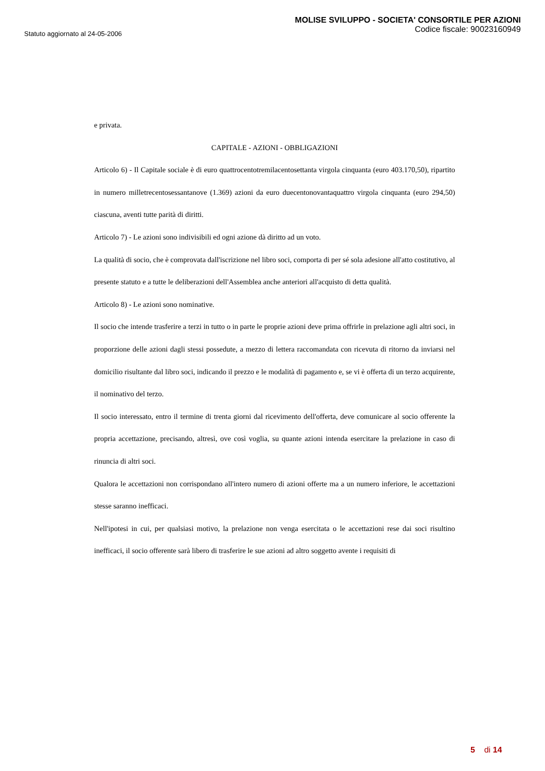Statuto aggiornato al 24-05-2006
MOLISE SVILUPPO - SOCIETA' CONSORTILE PER AZIONI
Codice fiscale: 90023160949
e privata.
CAPITALE - AZIONI - OBBLIGAZIONI
Articolo 6) - Il Capitale sociale è di euro quattrocentotremilacentosettanta virgola cinquanta (euro 403.170,50), ripartito in numero milletrecentosessantanove (1.369) azioni da euro duecentonovantaquattro virgola cinquanta (euro 294,50) ciascuna, aventi tutte parità di diritti.
Articolo 7) - Le azioni sono indivisibili ed ogni azione dà diritto ad un voto.
La qualità di socio, che è comprovata dall'iscrizione nel libro soci, comporta di per sé sola adesione all'atto costitutivo, al presente statuto e a tutte le deliberazioni dell'Assemblea anche anteriori all'acquisto di detta qualità.
Articolo 8) - Le azioni sono nominative.
Il socio che intende trasferire a terzi in tutto o in parte le proprie azioni deve prima offrirle in prelazione agli altri soci, in proporzione delle azioni dagli stessi possedute, a mezzo di lettera raccomandata con ricevuta di ritorno da inviarsi nel domicilio risultante dal libro soci, indicando il prezzo e le modalità di pagamento e, se vi è offerta di un terzo acquirente, il nominativo del terzo.
Il socio interessato, entro il termine di trenta giorni dal ricevimento dell'offerta, deve comunicare al socio offerente la propria accettazione, precisando, altresì, ove così voglia, su quante azioni intenda esercitare la prelazione in caso di rinuncia di altri soci.
Qualora le accettazioni non corrispondano all'intero numero di azioni offerte ma a un numero inferiore, le accettazioni stesse saranno inefficaci.
Nell'ipotesi in cui, per qualsiasi motivo, la prelazione non venga esercitata o le accettazioni rese dai soci risultino inefficaci, il socio offerente sarà libero di trasferire le sue azioni ad altro soggetto avente i requisiti di
5 di 14